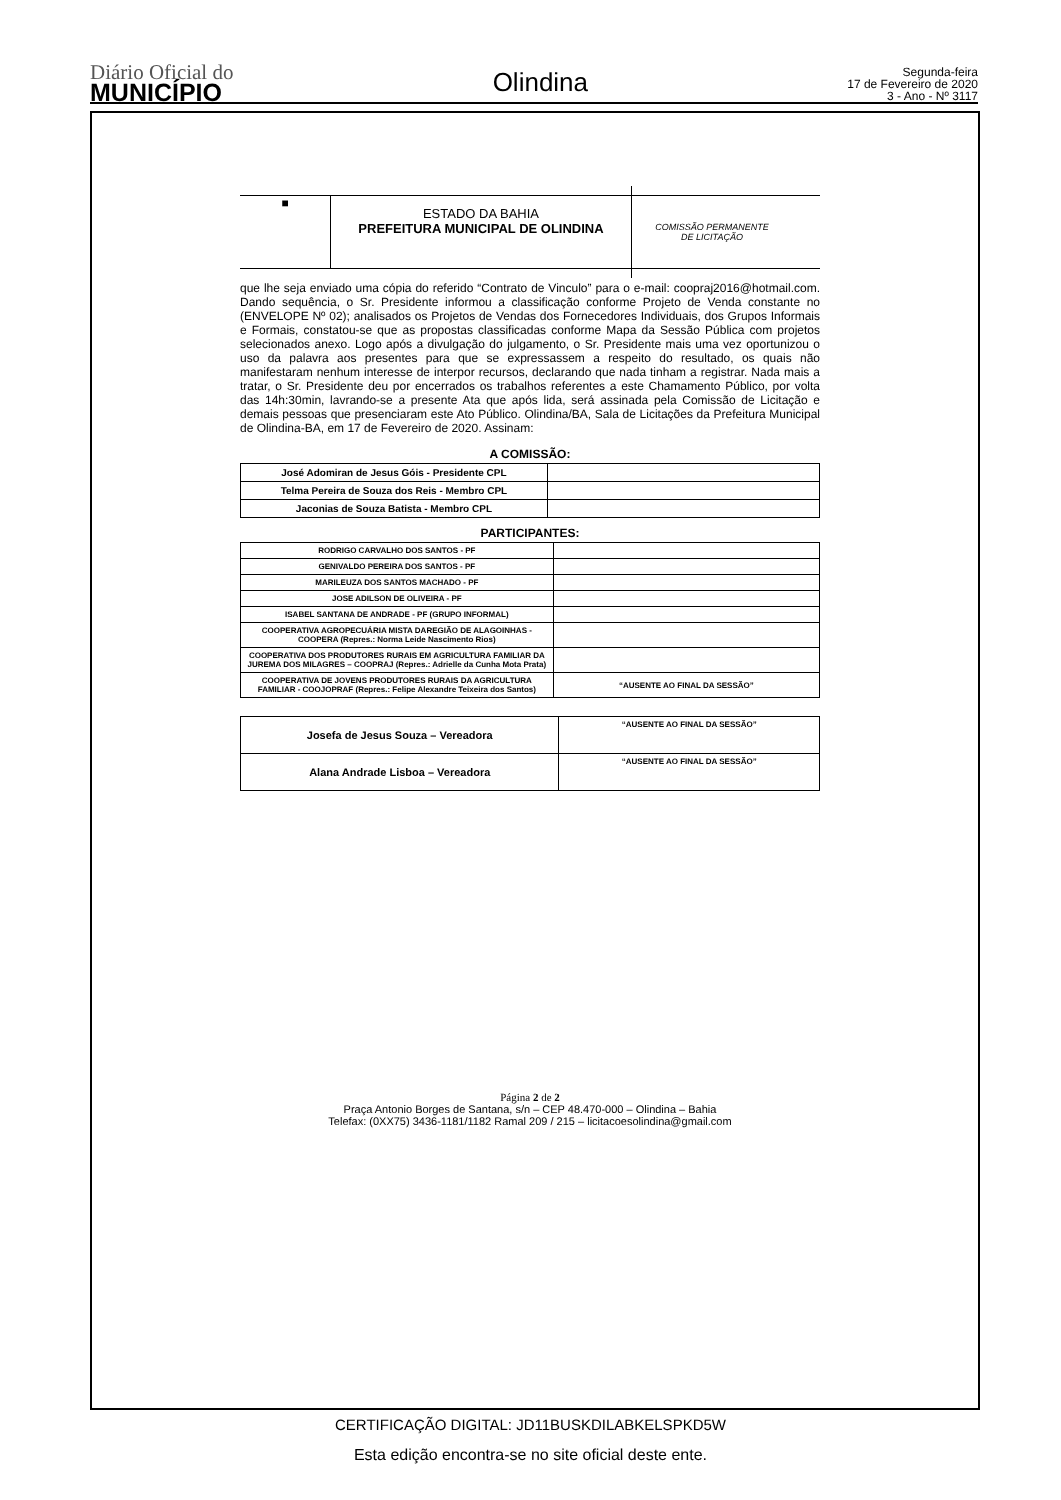Diário Oficial do
MUNICÍPIO
Olindina
Segunda-feira
17 de Fevereiro de 2020
3 - Ano - Nº 3117
■
ESTADO DA BAHIA
PREFEITURA MUNICIPAL DE OLINDINA
COMISSÃO PERMANENTE
DE LICITAÇÃO
que lhe seja enviado uma cópia do referido “Contrato de Vinculo” para o e-mail: coopraj2016@hotmail.com. Dando sequência, o Sr. Presidente informou a classificação conforme Projeto de Venda constante no (ENVELOPE Nº 02); analisados os Projetos de Vendas dos Fornecedores Individuais, dos Grupos Informais e Formais, constatou-se que as propostas classificadas conforme Mapa da Sessão Pública com projetos selecionados anexo. Logo após a divulgação do julgamento, o Sr. Presidente mais uma vez oportunizou o uso da palavra aos presentes para que se expressassem a respeito do resultado, os quais não manifestaram nenhum interesse de interpor recursos, declarando que nada tinham a registrar. Nada mais a tratar, o Sr. Presidente deu por encerrados os trabalhos referentes a este Chamamento Público, por volta das 14h:30min, lavrando-se a presente Ata que após lida, será assinada pela Comissão de Licitação e demais pessoas que presenciaram este Ato Público. Olindina/BA, Sala de Licitações da Prefeitura Municipal de Olindina-BA, em 17 de Fevereiro de 2020. Assinam:
A COMISSÃO:
| José Adomiran de Jesus Góis - Presidente CPL | |
| Telma Pereira de Souza dos Reis - Membro CPL | |
| Jaconias de Souza Batista - Membro CPL | |
PARTICIPANTES:
| RODRIGO CARVALHO DOS SANTOS - PF | |
| GENIVALDO PEREIRA DOS SANTOS - PF | |
| MARILEUZA DOS SANTOS MACHADO - PF | |
| JOSE ADILSON DE OLIVEIRA - PF | |
| ISABEL SANTANA DE ANDRADE - PF (GRUPO INFORMAL) | |
| COOPERATIVA AGROPECUÁRIA MISTA DAREGIÃO DE ALAGOINHAS - COOPERA (Repres.: Norma Leide Nascimento Rios) | |
| COOPERATIVA DOS PRODUTORES RURAIS EM AGRICULTURA FAMILIAR DA JUREMA DOS MILAGRES – COOPRAJ (Repres.: Adrielle da Cunha Mota Prata) | |
| COOPERATIVA DE JOVENS PRODUTORES RURAIS DA AGRICULTURA FAMILIAR - COOJOPRAF (Repres.: Felipe Alexandre Teixeira dos Santos) | “AUSENTE AO FINAL DA SESSÃO” |
| Josefa de Jesus Souza – Vereadora | “AUSENTE AO FINAL DA SESSÃO” |
| Alana Andrade Lisboa – Vereadora | “AUSENTE AO FINAL DA SESSÃO” |
Página 2 de 2
Praça Antonio Borges de Santana, s/n – CEP 48.470-000 – Olindina – Bahia
Telefax: (0XX75) 3436-1181/1182 Ramal 209 / 215 – licitacoesolindina@gmail.com
CERTIFICAÇÃO DIGITAL: JD11BUSKDILABKELSPKD5W
Esta edição encontra-se no site oficial deste ente.